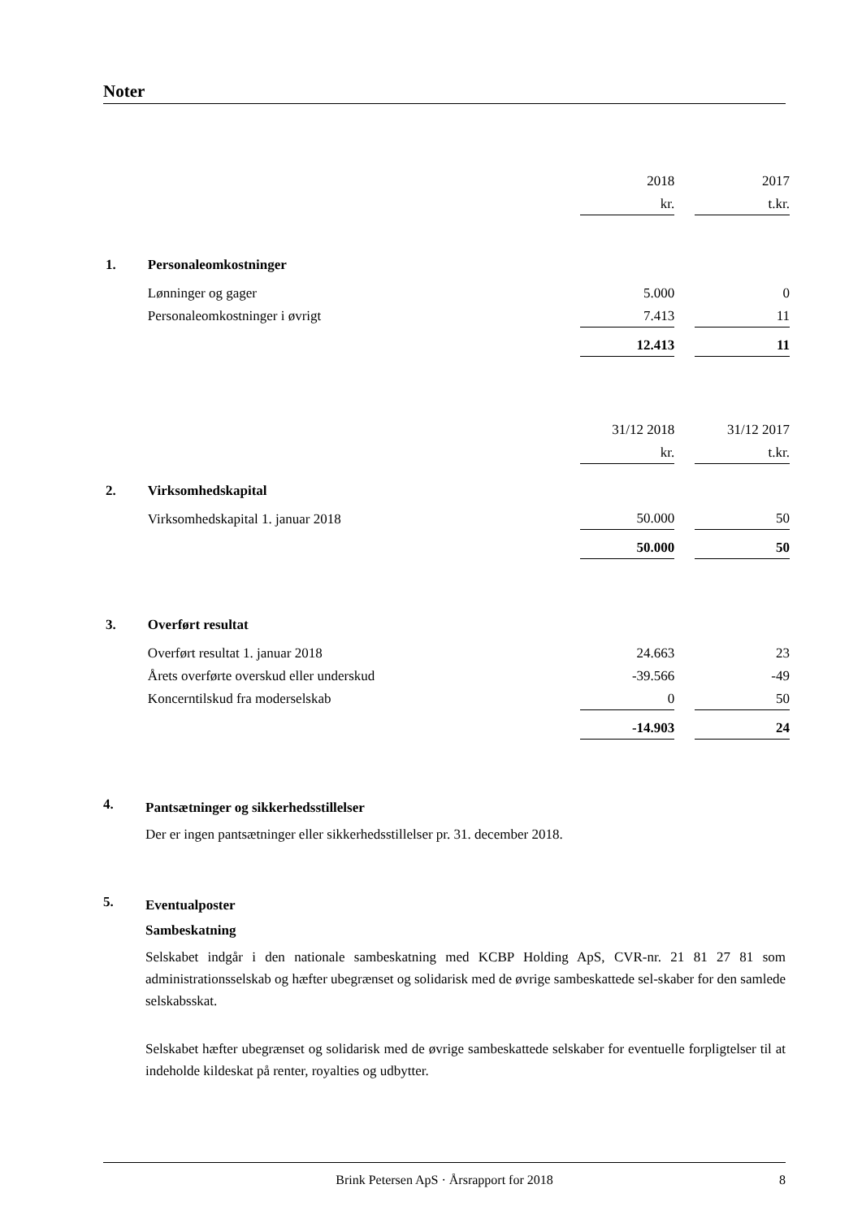Noter
| | | 2018 | | 2017 |
| | | kr. | | t.kr. |
| 1. | Personaleomkostninger | | | |
| | Lønninger og gager | 5.000 | | 0 |
| | Personaleomkostninger i øvrigt | 7.413 | | 11 |
| | | 12.413 | | 11 |
| | | 31/12 2018 | | 31/12 2017 |
| | | kr. | | t.kr. |
| 2. | Virksomhedskapital | | | |
| | Virksomhedskapital 1. januar 2018 | 50.000 | | 50 |
| | | 50.000 | | 50 |
| 3. | Overført resultat | | | |
| | Overført resultat 1. januar 2018 | 24.663 | | 23 |
| | Årets overførte overskud eller underskud | -39.566 | | -49 |
| | Koncerntilskud fra moderselskab | 0 | | 50 |
| | | -14.903 | | 24 |
4.
Pantsætninger og sikkerhedsstillelser
Der er ingen pantsætninger eller sikkerhedsstillelser pr. 31. december 2018.
5.
Eventualposter
Sambeskatning
Selskabet indgår i den nationale sambeskatning med KCBP Holding ApS, CVR-nr. 21 81 27 81 som administrationsselskab og hæfter ubegrænset og solidarisk med de øvrige sambeskattede sel-skaber for den samlede selskabsskat.
Selskabet hæfter ubegrænset og solidarisk med de øvrige sambeskattede selskaber for eventuelle forpligtelser til at indeholde kildeskat på renter, royalties og udbytter.
Brink Petersen ApS · Årsrapport for 2018 8